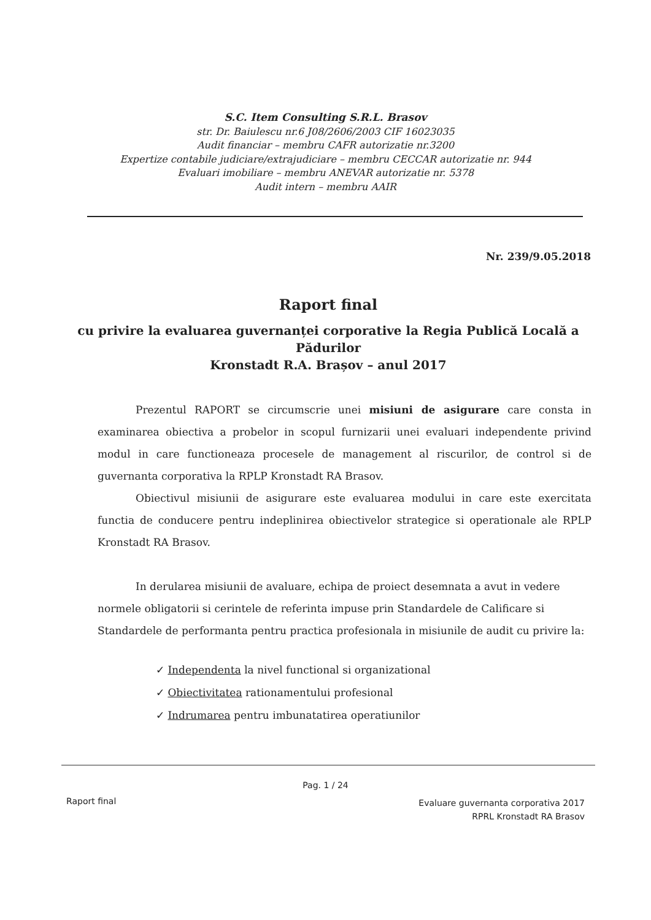S.C. Item Consulting S.R.L. Brasov
str. Dr. Baiulescu nr.6 J08/2606/2003 CIF 16023035
Audit financiar – membru CAFR autorizatie nr.3200
Expertize contabile judiciare/extrajudiciare – membru CECCAR autorizatie nr. 944
Evaluari imobiliare – membru ANEVAR autorizatie nr. 5378
Audit intern – membru AAIR
Nr. 239/9.05.2018
Raport final
cu privire la evaluarea guvernanței corporative la Regia Publică Locală a Pădurilor
Kronstadt R.A. Brașov – anul 2017
Prezentul RAPORT se circumscrie unei misiuni de asigurare care consta in examinarea obiectiva a probelor in scopul furnizarii unei evaluari independente privind modul in care functioneaza procesele de management al riscurilor, de control si de guvernanta corporativa la RPLP Kronstadt RA Brasov.
Obiectivul misiunii de asigurare este evaluarea modului in care este exercitata functia de conducere pentru indeplinirea obiectivelor strategice si operationale ale RPLP Kronstadt RA Brasov.
In derularea misiunii de avaluare, echipa de proiect desemnata a avut in vedere normele obligatorii si cerintele de referinta impuse prin Standardele de Calificare si Standardele de performanta pentru practica profesionala in misiunile de audit cu privire la:
✓ Independenta la nivel functional si organizational
✓ Obiectivitatea rationamentului profesional
✓ Indrumarea pentru imbunatatirea operatiunilor
Pag. 1 / 24
Raport final
Evaluare guvernanta corporativa 2017
RPRL Kronstadt RA Brasov